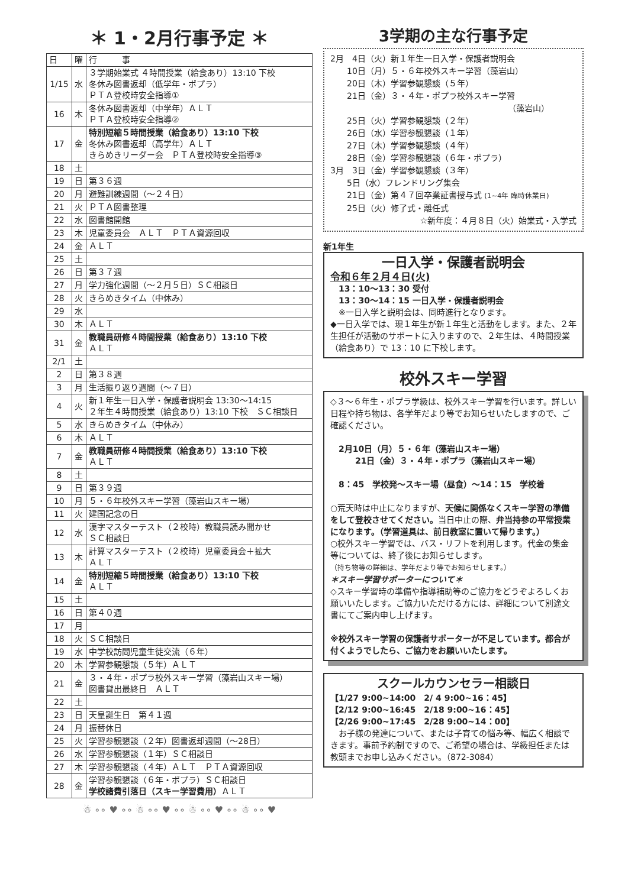＊ 1・2月行事予定 ＊
| 日 | 曜 | 行 事 |
| --- | --- | --- |
| 1/15 | 水 | ３学期始業式 ４時間授業（給食あり）13:10 下校 冬休み図書返却（低学年・ポプラ） ＰＴＡ登校時安全指導① |
| 16 | 木 | 冬休み図書返却（中学年）ＡＬＴ ＰＴＡ登校時安全指導② |
| 17 | 金 | 特別短縮５時間授業（給食あり）13:10 下校 冬休み図書返却（高学年）ＡＬＴ きらめきリーダー会 ＰＴＡ登校時安全指導③ |
| 18 | 土 | |
| 19 | 日 | 第３６週 |
| 20 | 月 | 避難訓練週間（～２４日） |
| 21 | 火 | ＰＴＡ図書整理 |
| 22 | 水 | 図書館開館 |
| 23 | 木 | 児童委員会 ＡＬＴ ＰＴＡ資源回収 |
| 24 | 金 | ＡＬＴ |
| 25 | 土 | |
| 26 | 日 | 第３７週 |
| 27 | 月 | 学力強化週間（～２月５日）ＳＣ相談日 |
| 28 | 火 | きらめきタイム（中休み） |
| 29 | 水 | |
| 30 | 木 | ＡＬＴ |
| 31 | 金 | 教職員研修４時間授業（給食あり）13:10 下校 ＡＬＴ |
| 2/1 | 土 | |
| 2 | 日 | 第３８週 |
| 3 | 月 | 生活振り返り週間（～７日） |
| 4 | 火 | 新１年生一日入学・保護者説明会 13:30～14:15 ２年生４時間授業（給食あり）13:10 下校 ＳＣ相談日 |
| 5 | 水 | きらめきタイム（中休み） |
| 6 | 木 | ＡＬＴ |
| 7 | 金 | 教職員研修４時間授業（給食あり）13:10 下校 ＡＬＴ |
| 8 | 土 | |
| 9 | 日 | 第３９週 |
| 10 | 月 | ５・６年校外スキー学習（藻岩山スキー場） |
| 11 | 火 | 建国記念の日 |
| 12 | 水 | 漢字マスターテスト（２校時）教職員読み聞かせ ＳＣ相談日 |
| 13 | 木 | 計算マスターテスト（２校時）児童委員会＋拡大 ＡＬＴ |
| 14 | 金 | 特別短縮５時間授業（給食あり）13:10 下校 ＡＬＴ |
| 15 | 土 | |
| 16 | 日 | 第４０週 |
| 17 | 月 | |
| 18 | 火 | ＳＣ相談日 |
| 19 | 水 | 中学校訪問児童生徒交流（６年） |
| 20 | 木 | 学習参観懇談（５年）ＡＬＴ |
| 21 | 金 | ３・４年・ポプラ校外スキー学習（藻岩山スキー場） 図書貸出最終日 ＡＬＴ |
| 22 | 土 | |
| 23 | 日 | 天皇誕生日 第４１週 |
| 24 | 月 | 振替休日 |
| 25 | 火 | 学習参観懇談（２年）図書返却週間（～28日） |
| 26 | 水 | 学習参観懇談（１年）ＳＣ相談日 |
| 27 | 木 | 学習参観懇談（４年）ＡＬＴ ＰＴＡ資源回収 |
| 28 | 金 | 学習参観懇談（６年・ポプラ）ＳＣ相談日 学校諸費引落日（スキー学習費用） ＡＬＴ |
☃ ∘∘ ♥ ∘∘ ☃ ∘∘ ♥ ∘∘ ☃ ∘∘ ♥ ∘∘ ☃ ∘∘ ♥
3学期の主な行事予定
2月　4日（火）新１年生一日入学・保護者説明会
　　10日（月）５・６年校外スキー学習（藻岩山）
　　20日（木）学習参観懇談（５年）
　　21日（金）３・４年・ポプラ校外スキー学習
（藻岩山）
　　25日（火）学習参観懇談（２年）
　　26日（水）学習参観懇談（１年）
　　27日（木）学習参観懇談（４年）
　　28日（金）学習参観懇談（６年・ポプラ）
3月　3日（金）学習参観懇談（３年）
　　5日（水）フレンドリング集会
　　21日（金）第４７回卒業証書授与式 (1~4年 臨時休業日)
　　25日（火）修了式・離任式
☆新年度：４月８日（火）始業式・入学式
新1年生
一日入学・保護者説明会
令和６年２月４日(火)
　13：10～13：30 受付
　13：30～14：15 一日入学・保護者説明会
　※一日入学と説明会は、同時進行となります。
◆一日入学では、現１年生が新１年生と活動をします。また、２年生担任が活動のサポートに入りますので、２年生は、４時間授業（給食あり）で 13：10 に下校します。
校外スキー学習
◇３～６年生・ポプラ学級は、校外スキー学習を行います。詳しい日程や持ち物は、各学年だより等でお知らせいたしますので、ご確認ください。
　2月10日（月）５・６年（藻岩山スキー場）
　　　21日（金）３・４年・ポプラ（藻岩山スキー場）
　8：45　学校発～スキー場（昼食）～14：15　学校着
○荒天時は中止になりますが、天候に関係なくスキー学習の準備をして登校させてください。当日中止の際、弁当持参の平常授業になります。（学習道具は、前日教室に置いて帰ります。）
○校外スキー学習では、バス・リフトを利用します。代金の集金等については、終了後にお知らせします。
（持ち物等の詳細は、学年だより等でお知らせします。）
＊スキー学習サポーターについて＊
◇スキー学習時の準備や指導補助等のご協力をどうぞよろしくお願いいたします。ご協力いただける方には、詳細について別途文書にてご案内申し上げます。
※校外スキー学習の保護者サポーターが不足しています。都合が付くようでしたら、ご協力をお願いいたします。
スクールカウンセラー相談日
【1/27 9:00~14:00　2/ 4 9:00~16：45】
【2/12 9:00~16:45　2/18 9:00~16：45】
【2/26 9:00~17:45　2/28 9:00~14：00】
　お子様の発達について、または子育ての悩み等、幅広く相談できます。事前予約制ですので、ご希望の場合は、学級担任または教頭までお申し込みください。（872-3084）